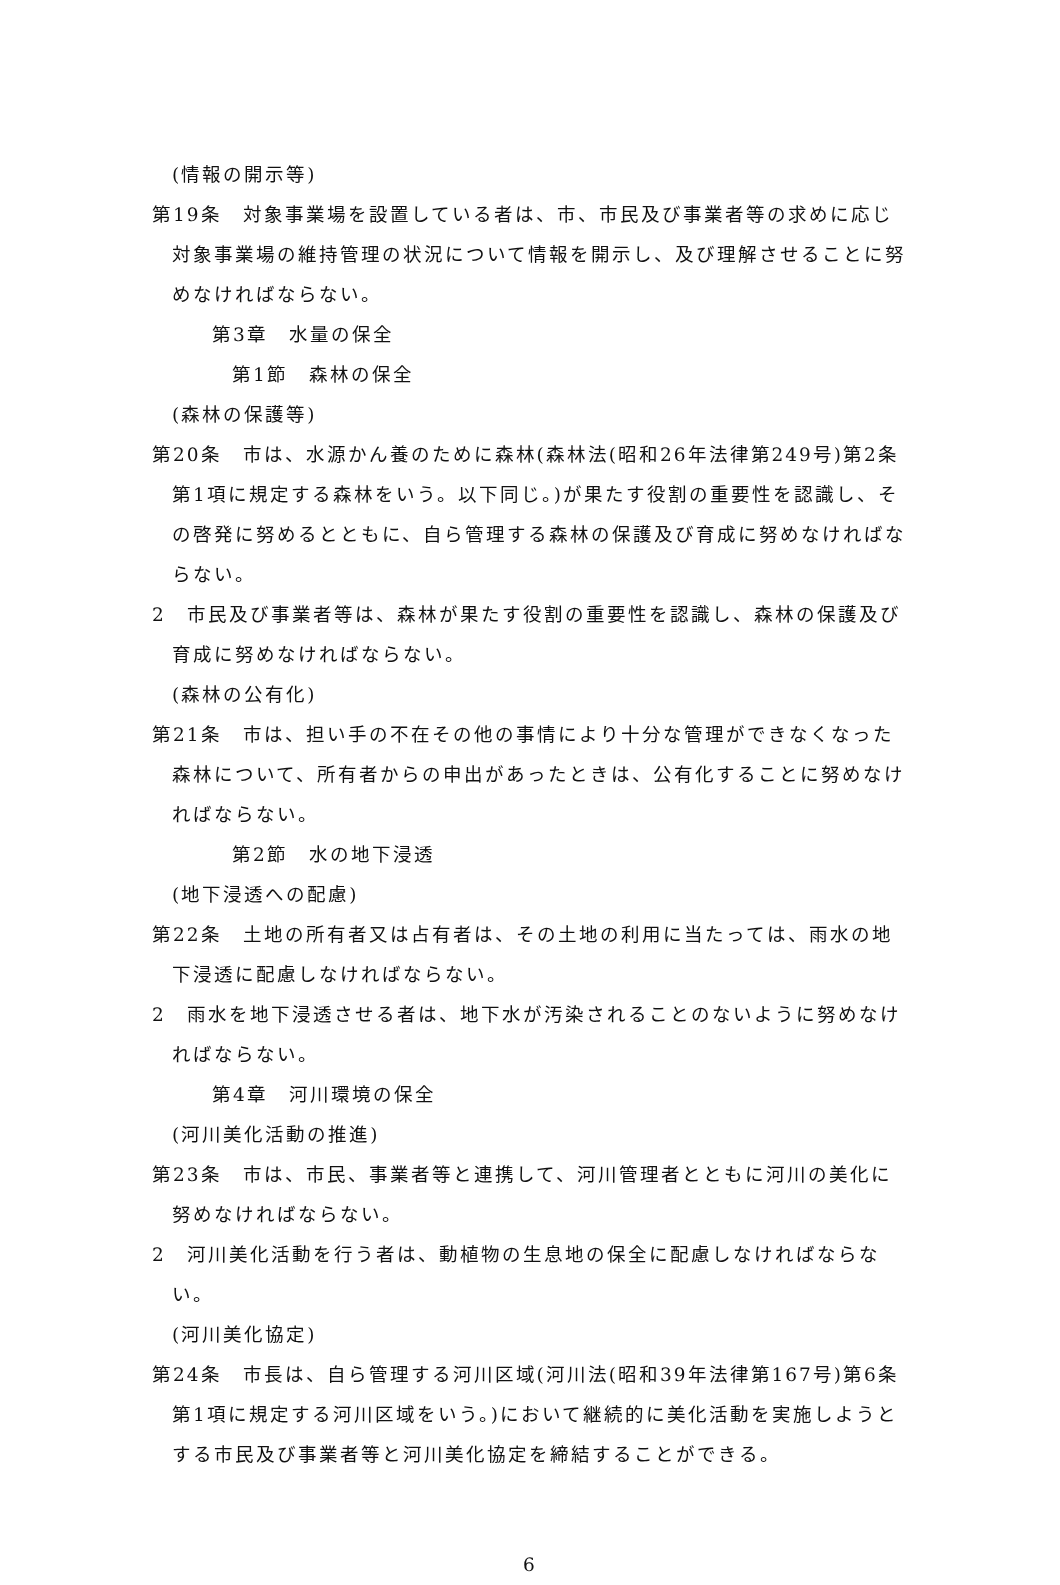(情報の開示等)
第19条　対象事業場を設置している者は、市、市民及び事業者等の求めに応じ対象事業場の維持管理の状況について情報を開示し、及び理解させることに努めなければならない。
第3章　水量の保全
第1節　森林の保全
(森林の保護等)
第20条　市は、水源かん養のために森林(森林法(昭和26年法律第249号)第2条第1項に規定する森林をいう。以下同じ。)が果たす役割の重要性を認識し、その啓発に努めるとともに、自ら管理する森林の保護及び育成に努めなければならない。
2　市民及び事業者等は、森林が果たす役割の重要性を認識し、森林の保護及び育成に努めなければならない。
(森林の公有化)
第21条　市は、担い手の不在その他の事情により十分な管理ができなくなった森林について、所有者からの申出があったときは、公有化することに努めなければならない。
第2節　水の地下浸透
(地下浸透への配慮)
第22条　土地の所有者又は占有者は、その土地の利用に当たっては、雨水の地下浸透に配慮しなければならない。
2　雨水を地下浸透させる者は、地下水が汚染されることのないように努めなければならない。
第4章　河川環境の保全
(河川美化活動の推進)
第23条　市は、市民、事業者等と連携して、河川管理者とともに河川の美化に努めなければならない。
2　河川美化活動を行う者は、動植物の生息地の保全に配慮しなければならない。
(河川美化協定)
第24条　市長は、自ら管理する河川区域(河川法(昭和39年法律第167号)第6条第1項に規定する河川区域をいう。)において継続的に美化活動を実施しようとする市民及び事業者等と河川美化協定を締結することができる。
6